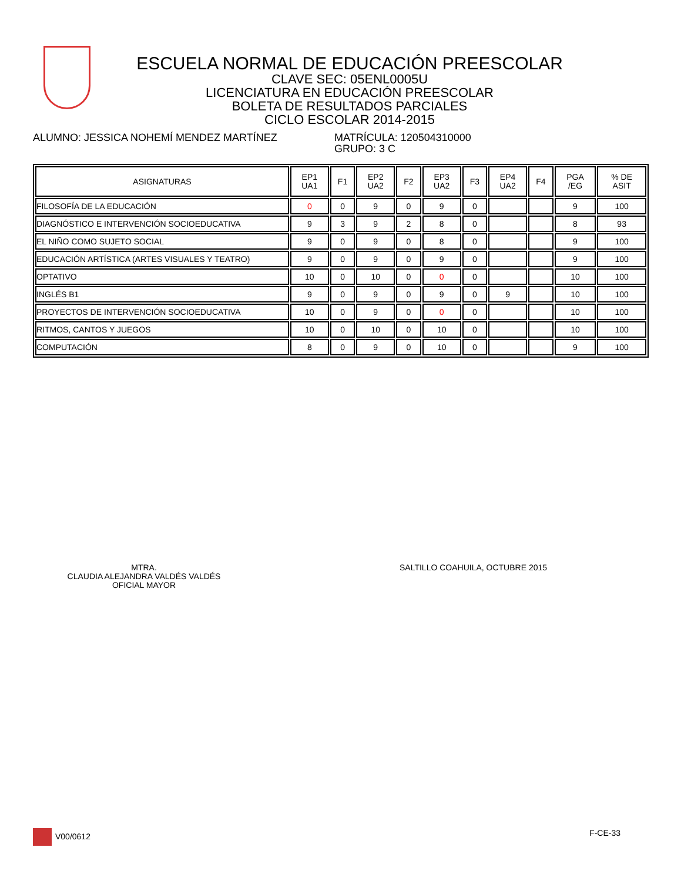ESCUELA NORMAL DE EDUCACIÓN PREESCOLAR
CLAVE SEC: 05ENL0005U
LICENCIATURA EN EDUCACIÓN PREESCOLAR
BOLETA DE RESULTADOS PARCIALES
CICLO ESCOLAR 2014-2015
ALUMNO: JESSICA NOHEMÍ MENDEZ MARTÍNEZ MATRÍCULA: 120504310000
GRUPO: 3 C
| ASIGNATURAS | EP1 UA1 | F1 | EP2 UA2 | F2 | EP3 UA2 | F3 | EP4 UA2 | F4 | PGA /EG | % DE ASIT |
| --- | --- | --- | --- | --- | --- | --- | --- | --- | --- | --- |
| FILOSOFÍA DE LA EDUCACIÓN | 0 | 0 | 9 | 0 | 9 | 0 | | | 9 | 100 |
| DIAGNÓSTICO E INTERVENCIÓN SOCIOEDUCATIVA | 9 | 3 | 9 | 2 | 8 | 0 | | | 8 | 93 |
| EL NIÑO COMO SUJETO SOCIAL | 9 | 0 | 9 | 0 | 8 | 0 | | | 9 | 100 |
| EDUCACIÓN ARTÍSTICA (ARTES VISUALES Y TEATRO) | 9 | 0 | 9 | 0 | 9 | 0 | | | 9 | 100 |
| OPTATIVO | 10 | 0 | 10 | 0 | 0 | 0 | | | 10 | 100 |
| INGLÉS B1 | 9 | 0 | 9 | 0 | 9 | 0 | 9 | | 10 | 100 |
| PROYECTOS DE INTERVENCIÓN SOCIOEDUCATIVA | 10 | 0 | 9 | 0 | 0 | 0 | | | 10 | 100 |
| RITMOS, CANTOS Y JUEGOS | 10 | 0 | 10 | 0 | 10 | 0 | | | 10 | 100 |
| COMPUTACIÓN | 8 | 0 | 9 | 0 | 10 | 0 | | | 9 | 100 |
MTRA.
CLAUDIA ALEJANDRA VALDÉS VALDÉS
OFICIAL MAYOR
SALTILLO COAHUILA, OCTUBRE 2015
V00/0612 F-CE-33